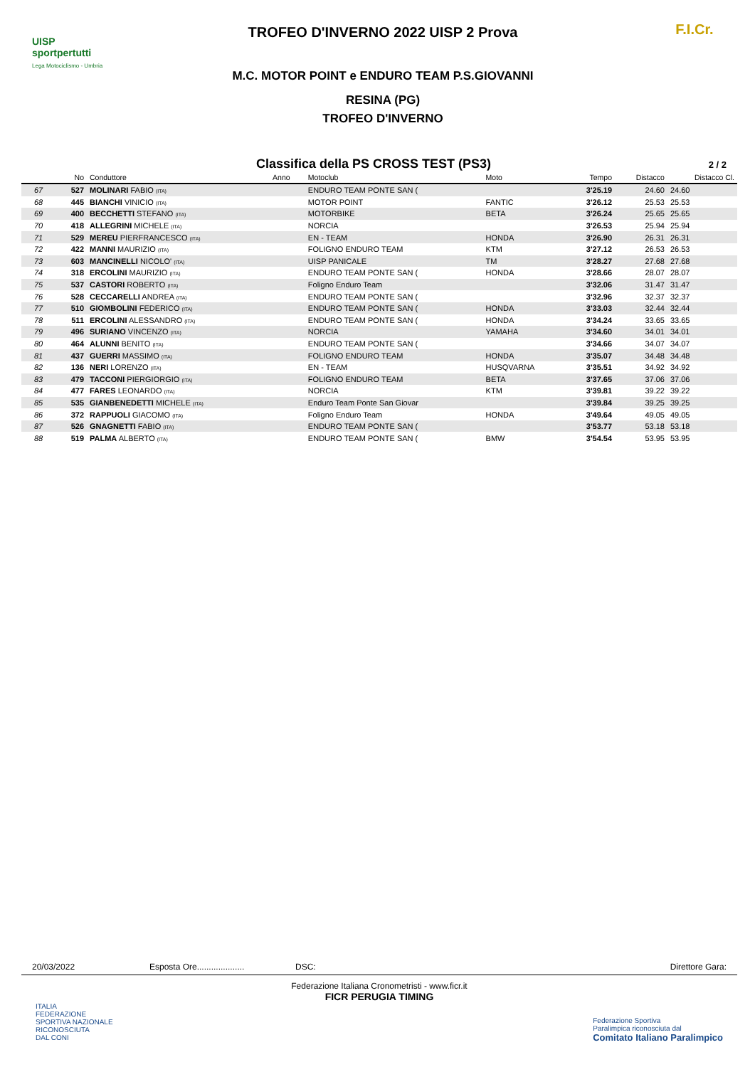UISP
sportpertutti
Lega Motociclismo - Umbria
TROFEO D'INVERNO 2022 UISP 2 Prova
M.C. MOTOR POINT e ENDURO TEAM P.S.GIOVANNI
RESINA (PG)
TROFEO D'INVERNO
F.I.Cr.
Classifica della PS CROSS TEST (PS3) 2 / 2
| | No | Conduttore | Anno | Motoclub | Moto | Tempo | Distacco | Distacco Cl. |
| --- | --- | --- | --- | --- | --- | --- | --- | --- |
| 67 | 527 | MOLINARI FABIO (ITA) | | ENDURO TEAM PONTE SAN ( | | 3'25.19 | 24.60 | 24.60 |
| 68 | 445 | BIANCHI VINICIO (ITA) | | MOTOR POINT | FANTIC | 3'26.12 | 25.53 | 25.53 |
| 69 | 400 | BECCHETTI STEFANO (ITA) | | MOTORBIKE | BETA | 3'26.24 | 25.65 | 25.65 |
| 70 | 418 | ALLEGRINI MICHELE (ITA) | | NORCIA | | 3'26.53 | 25.94 | 25.94 |
| 71 | 529 | MEREU PIERFRANCESCO (ITA) | | EN - TEAM | HONDA | 3'26.90 | 26.31 | 26.31 |
| 72 | 422 | MANNI MAURIZIO (ITA) | | FOLIGNO ENDURO TEAM | KTM | 3'27.12 | 26.53 | 26.53 |
| 73 | 603 | MANCINELLI NICOLO' (ITA) | | UISP PANICALE | TM | 3'28.27 | 27.68 | 27.68 |
| 74 | 318 | ERCOLINI MAURIZIO (ITA) | | ENDURO TEAM PONTE SAN ( | HONDA | 3'28.66 | 28.07 | 28.07 |
| 75 | 537 | CASTORI ROBERTO (ITA) | | Foligno Enduro Team | | 3'32.06 | 31.47 | 31.47 |
| 76 | 528 | CECCARELLI ANDREA (ITA) | | ENDURO TEAM PONTE SAN ( | | 3'32.96 | 32.37 | 32.37 |
| 77 | 510 | GIOMBOLINI FEDERICO (ITA) | | ENDURO TEAM PONTE SAN ( | HONDA | 3'33.03 | 32.44 | 32.44 |
| 78 | 511 | ERCOLINI ALESSANDRO (ITA) | | ENDURO TEAM PONTE SAN ( | HONDA | 3'34.24 | 33.65 | 33.65 |
| 79 | 496 | SURIANO VINCENZO (ITA) | | NORCIA | YAMAHA | 3'34.60 | 34.01 | 34.01 |
| 80 | 464 | ALUNNI BENITO (ITA) | | ENDURO TEAM PONTE SAN ( | | 3'34.66 | 34.07 | 34.07 |
| 81 | 437 | GUERRI MASSIMO (ITA) | | FOLIGNO ENDURO TEAM | HONDA | 3'35.07 | 34.48 | 34.48 |
| 82 | 136 | NERI LORENZO (ITA) | | EN - TEAM | HUSQVARNA | 3'35.51 | 34.92 | 34.92 |
| 83 | 479 | TACCONI PIERGIORGIO (ITA) | | FOLIGNO ENDURO TEAM | BETA | 3'37.65 | 37.06 | 37.06 |
| 84 | 477 | FARES LEONARDO (ITA) | | NORCIA | KTM | 3'39.81 | 39.22 | 39.22 |
| 85 | 535 | GIANBENEDETTI MICHELE (ITA) | | Enduro Team Ponte San Giovar | | 3'39.84 | 39.25 | 39.25 |
| 86 | 372 | RAPPUOLI GIACOMO (ITA) | | Foligno Enduro Team | HONDA | 3'49.64 | 49.05 | 49.05 |
| 87 | 526 | GNAGNETTI FABIO (ITA) | | ENDURO TEAM PONTE SAN ( | | 3'53.77 | 53.18 | 53.18 |
| 88 | 519 | PALMA ALBERTO (ITA) | | ENDURO TEAM PONTE SAN ( | BMW | 3'54.54 | 53.95 | 53.95 |
20/03/2022 Esposta Ore.................... DSC: Direttore Gara:
Federazione Italiana Cronometristi - www.ficr.it
FICR PERUGIA TIMING
ITALIA
FEDERAZIONE
SPORTIVA NAZIONALE
RICONOSCIUTA
DAL CONI
Federazione Sportiva
Paralimpica riconosciuta dal
Comitato Italiano Paralimpico